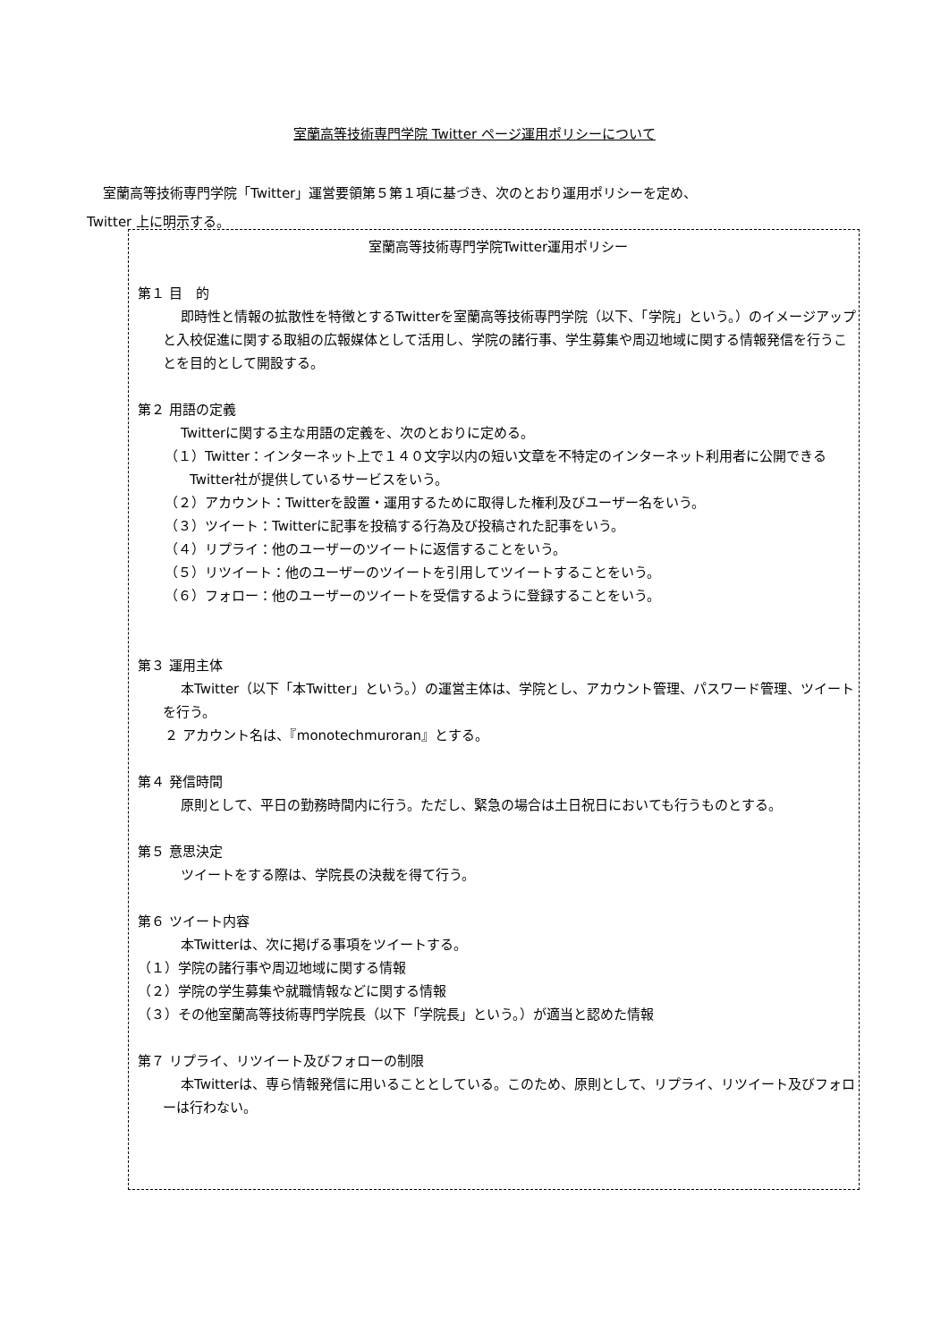室蘭高等技術専門学院 Twitter ページ運用ポリシーについて
室蘭高等技術専門学院「Twitter」運営要領第５第１項に基づき、次のとおり運用ポリシーを定め、
Twitter 上に明示する。
室蘭高等技術専門学院Twitter運用ポリシー
第１ 目　的
即時性と情報の拡散性を特徴とするTwitterを室蘭高等技術専門学院（以下、「学院」という。）のイメージアップと入校促進に関する取組の広報媒体として活用し、学院の諸行事、学生募集や周辺地域に関する情報発信を行うことを目的として開設する。
第２ 用語の定義
Twitterに関する主な用語の定義を、次のとおりに定める。
（１）Twitter：インターネット上で１４０文字以内の短い文章を不特定のインターネット利用者に公開できるTwitter社が提供しているサービスをいう。
（２）アカウント：Twitterを設置・運用するために取得した権利及びユーザー名をいう。
（３）ツイート：Twitterに記事を投稿する行為及び投稿された記事をいう。
（４）リプライ：他のユーザーのツイートに返信することをいう。
（５）リツイート：他のユーザーのツイートを引用してツイートすることをいう。
（６）フォロー：他のユーザーのツイートを受信するように登録することをいう。
第３ 運用主体
本Twitter（以下「本Twitter」という。）の運営主体は、学院とし、アカウント管理、パスワード管理、ツイートを行う。
２ アカウント名は、『monotechmuroran』とする。
第４ 発信時間
原則として、平日の勤務時間内に行う。ただし、緊急の場合は土日祝日においても行うものとする。
第５ 意思決定
ツイートをする際は、学院長の決裁を得て行う。
第６ ツイート内容
本Twitterは、次に掲げる事項をツイートする。
（１）学院の諸行事や周辺地域に関する情報
（２）学院の学生募集や就職情報などに関する情報
（３）その他室蘭高等技術専門学院長（以下「学院長」という。）が適当と認めた情報
第７ リプライ、リツイート及びフォローの制限
本Twitterは、専ら情報発信に用いることとしている。このため、原則として、リプライ、リツイート及びフォローは行わない。